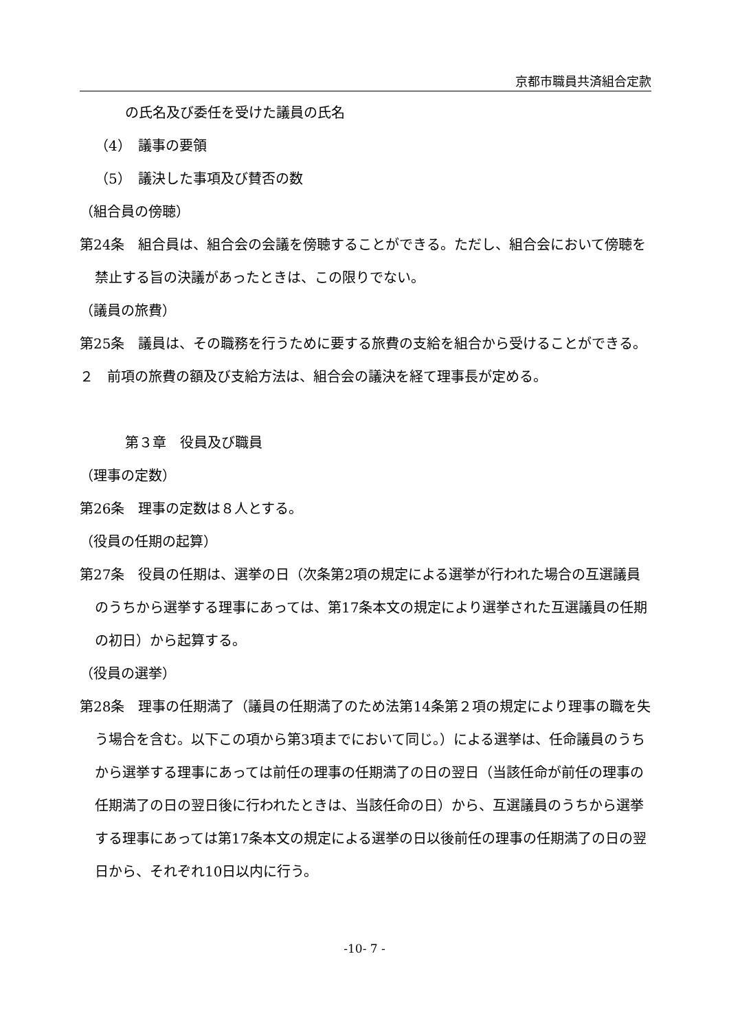京都市職員共済組合定款
の氏名及び委任を受けた議員の氏名
（4）　議事の要領
（5）　議決した事項及び賛否の数
（組合員の傍聴）
第24条　組合員は、組合会の会議を傍聴することができる。ただし、組合会において傍聴を禁止する旨の決議があったときは、この限りでない。
（議員の旅費）
第25条　議員は、その職務を行うために要する旅費の支給を組合から受けることができる。
２　前項の旅費の額及び支給方法は、組合会の議決を経て理事長が定める。
第３章　役員及び職員
（理事の定数）
第26条　理事の定数は８人とする。
（役員の任期の起算）
第27条　役員の任期は、選挙の日（次条第2項の規定による選挙が行われた場合の互選議員のうちから選挙する理事にあっては、第17条本文の規定により選挙された互選議員の任期の初日）から起算する。
（役員の選挙）
第28条　理事の任期満了（議員の任期満了のため法第14条第２項の規定により理事の職を失う場合を含む。以下この項から第3項までにおいて同じ。）による選挙は、任命議員のうちから選挙する理事にあっては前任の理事の任期満了の日の翌日（当該任命が前任の理事の任期満了の日の翌日後に行われたときは、当該任命の日）から、互選議員のうちから選挙する理事にあっては第17条本文の規定による選挙の日以後前任の理事の任期満了の日の翌日から、それぞれ10日以内に行う。
-10- 7 -